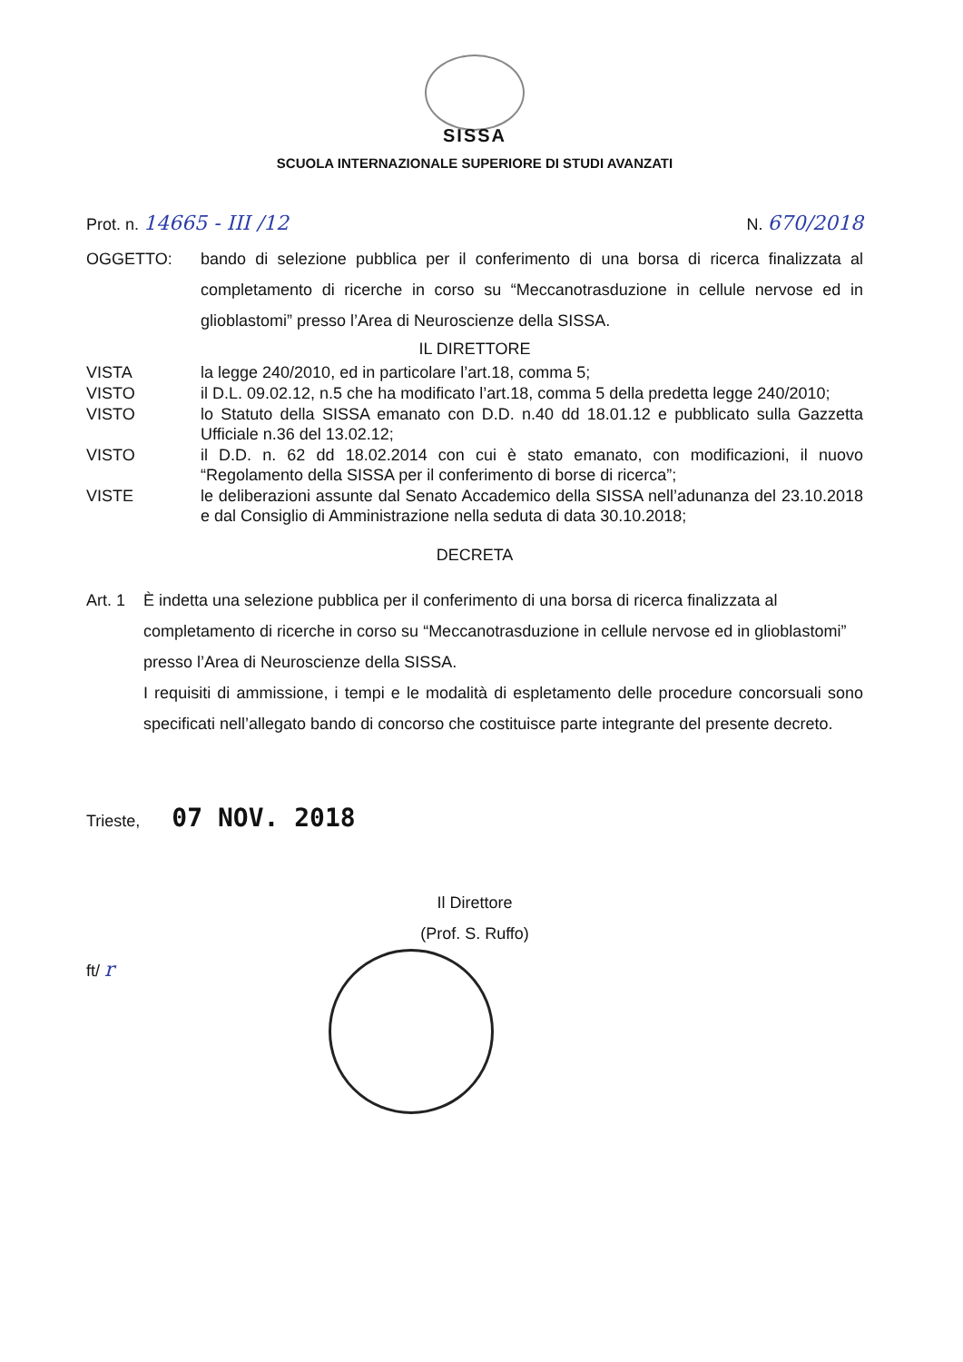SISSA
SCUOLA INTERNAZIONALE SUPERIORE DI STUDI AVANZATI
Prot. n. 14665 - III /12
N. 670/2018
OGGETTO: bando di selezione pubblica per il conferimento di una borsa di ricerca finalizzata al completamento di ricerche in corso su “Meccanotrasduzione in cellule nervose ed in glioblastomi” presso l’Area di Neuroscienze della SISSA.
IL DIRETTORE
VISTA la legge 240/2010, ed in particolare l’art.18, comma 5;
VISTO il D.L. 09.02.12, n.5 che ha modificato l’art.18, comma 5 della predetta legge 240/2010;
VISTO lo Statuto della SISSA emanato con D.D. n.40 dd 18.01.12 e pubblicato sulla Gazzetta Ufficiale n.36 del 13.02.12;
VISTO il D.D. n. 62 dd 18.02.2014 con cui è stato emanato, con modificazioni, il nuovo “Regolamento della SISSA per il conferimento di borse di ricerca”;
VISTE le deliberazioni assunte dal Senato Accademico della SISSA nell’adunanza del 23.10.2018 e dal Consiglio di Amministrazione nella seduta di data 30.10.2018;
DECRETA
Art. 1
È indetta una selezione pubblica per il conferimento di una borsa di ricerca finalizzata al completamento di ricerche in corso su “Meccanotrasduzione in cellule nervose ed in glioblastomi” presso l’Area di Neuroscienze della SISSA.
I requisiti di ammissione, i tempi e le modalità di espletamento delle procedure concorsuali sono specificati nell’allegato bando di concorso che costituisce parte integrante del presente decreto.
Trieste, 07 NOV. 2018
Il Direttore
(Prof. S. Ruffo)
ft/ r